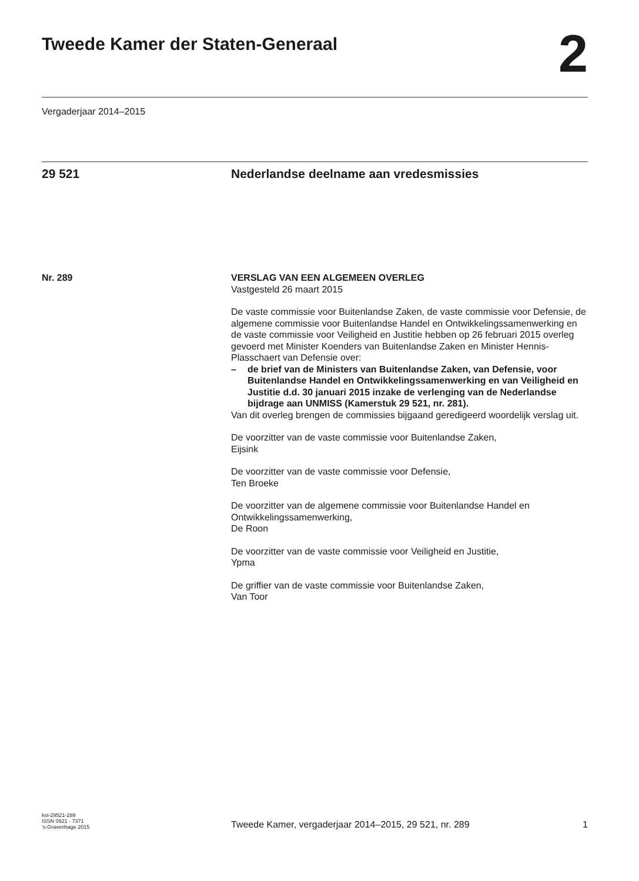Tweede Kamer der Staten-Generaal
2
Vergaderjaar 2014–2015
29 521 Nederlandse deelname aan vredesmissies
Nr. 289 VERSLAG VAN EEN ALGEMEEN OVERLEG
Vastgesteld 26 maart 2015
De vaste commissie voor Buitenlandse Zaken, de vaste commissie voor Defensie, de algemene commissie voor Buitenlandse Handel en Ontwikkelingssamenwerking en de vaste commissie voor Veiligheid en Justitie hebben op 26 februari 2015 overleg gevoerd met Minister Koenders van Buitenlandse Zaken en Minister Hennis-Plasschaert van Defensie over:
– de brief van de Ministers van Buitenlandse Zaken, van Defensie, voor Buitenlandse Handel en Ontwikkelingssamenwerking en van Veiligheid en Justitie d.d. 30 januari 2015 inzake de verlenging van de Nederlandse bijdrage aan UNMISS (Kamerstuk 29 521, nr. 281).
Van dit overleg brengen de commissies bijgaand geredigeerd woordelijk verslag uit.
De voorzitter van de vaste commissie voor Buitenlandse Zaken,
Eijsink
De voorzitter van de vaste commissie voor Defensie,
Ten Broeke
De voorzitter van de algemene commissie voor Buitenlandse Handel en Ontwikkelingssamenwerking,
De Roon
De voorzitter van de vaste commissie voor Veiligheid en Justitie,
Ypma
De griffier van de vaste commissie voor Buitenlandse Zaken,
Van Toor
kst-29521-289
ISSN 0921 - 7371
's-Gravenhage 2015
Tweede Kamer, vergaderjaar 2014–2015, 29 521, nr. 289
1